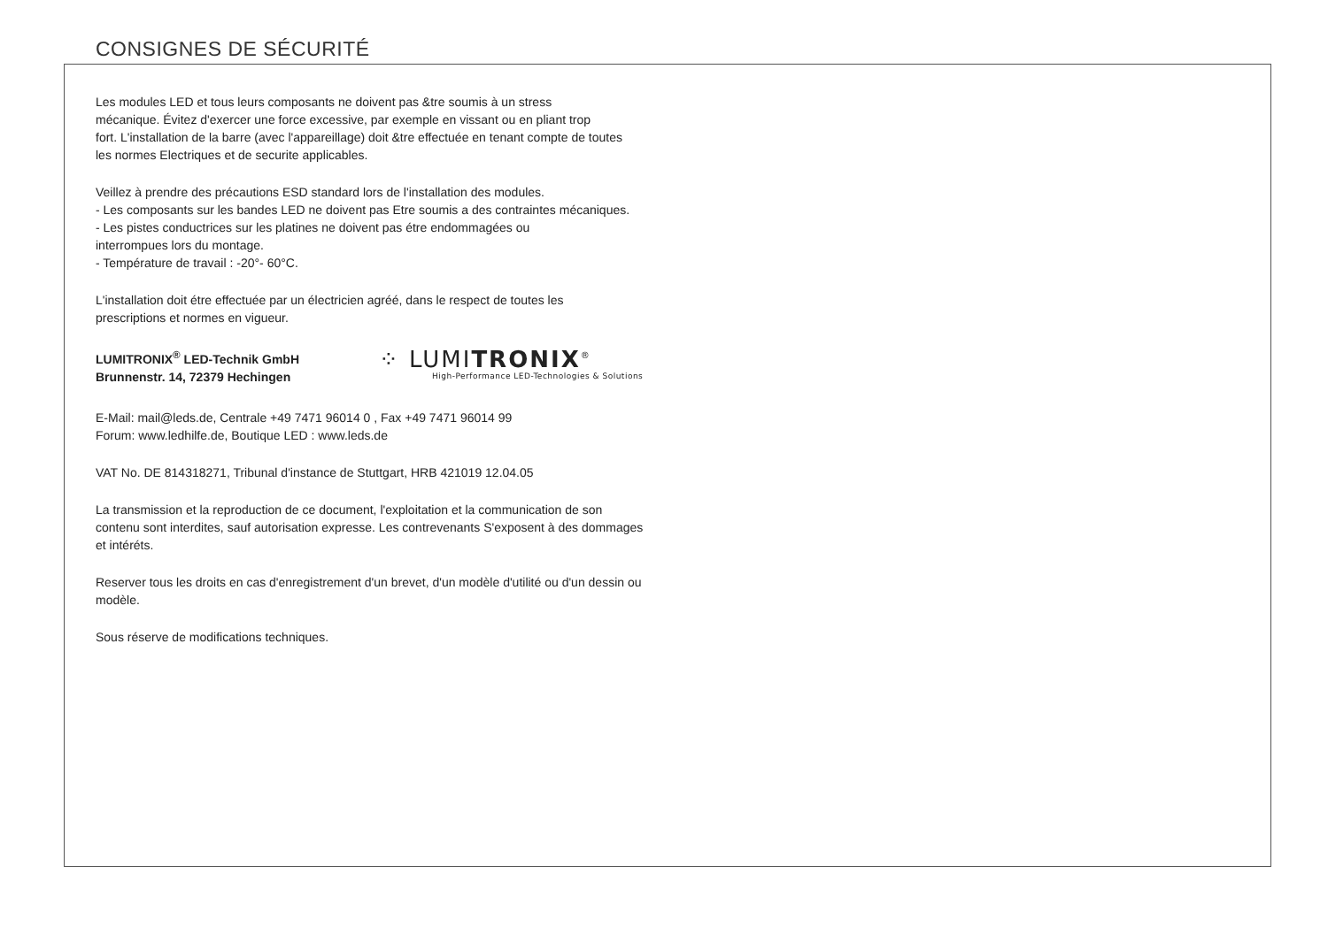CONSIGNES DE SÉCURITÉ
Les modules LED et tous leurs composants ne doivent pas &tre soumis à un stress
mécanique. Évitez d'exercer une force excessive, par exemple en vissant ou en pliant trop
fort. L'installation de la barre (avec l'appareillage) doit &tre effectuée en tenant compte de toutes
les normes Electriques et de securite applicables.
Veillez à prendre des précautions ESD standard lors de l'installation des modules.
- Les composants sur les bandes LED ne doivent pas Etre soumis a des contraintes mécaniques.
- Les pistes conductrices sur les platines ne doivent pas étre endommagées ou
interrompues lors du montage.
- Température de travail : -20°- 60°C.
L'installation doit étre effectuée par un électricien agréé, dans le respect de toutes les
prescriptions et normes en vigueur.
LUMITRONIX<sup>®</sup> LED-Technik GmbH
Brunnenstr. 14, 72379 Hechingen
⁘ LUMITRONIX<sup>®</sup>
High-Performance LED-Technologies & Solutions
E-Mail: mail@leds.de, Centrale +49 7471 96014 0 , Fax +49 7471 96014 99
Forum: www.ledhilfe.de, Boutique LED : www.leds.de
VAT No. DE 814318271, Tribunal d'instance de Stuttgart, HRB 421019 12.04.05
La transmission et la reproduction de ce document, l'exploitation et la communication de son
contenu sont interdites, sauf autorisation expresse. Les contrevenants S'exposent à des dommages
et intéréts.
Reserver tous les droits en cas d'enregistrement d'un brevet, d'un modèle d'utilité ou d'un dessin ou
modèle.
Sous réserve de modifications techniques.